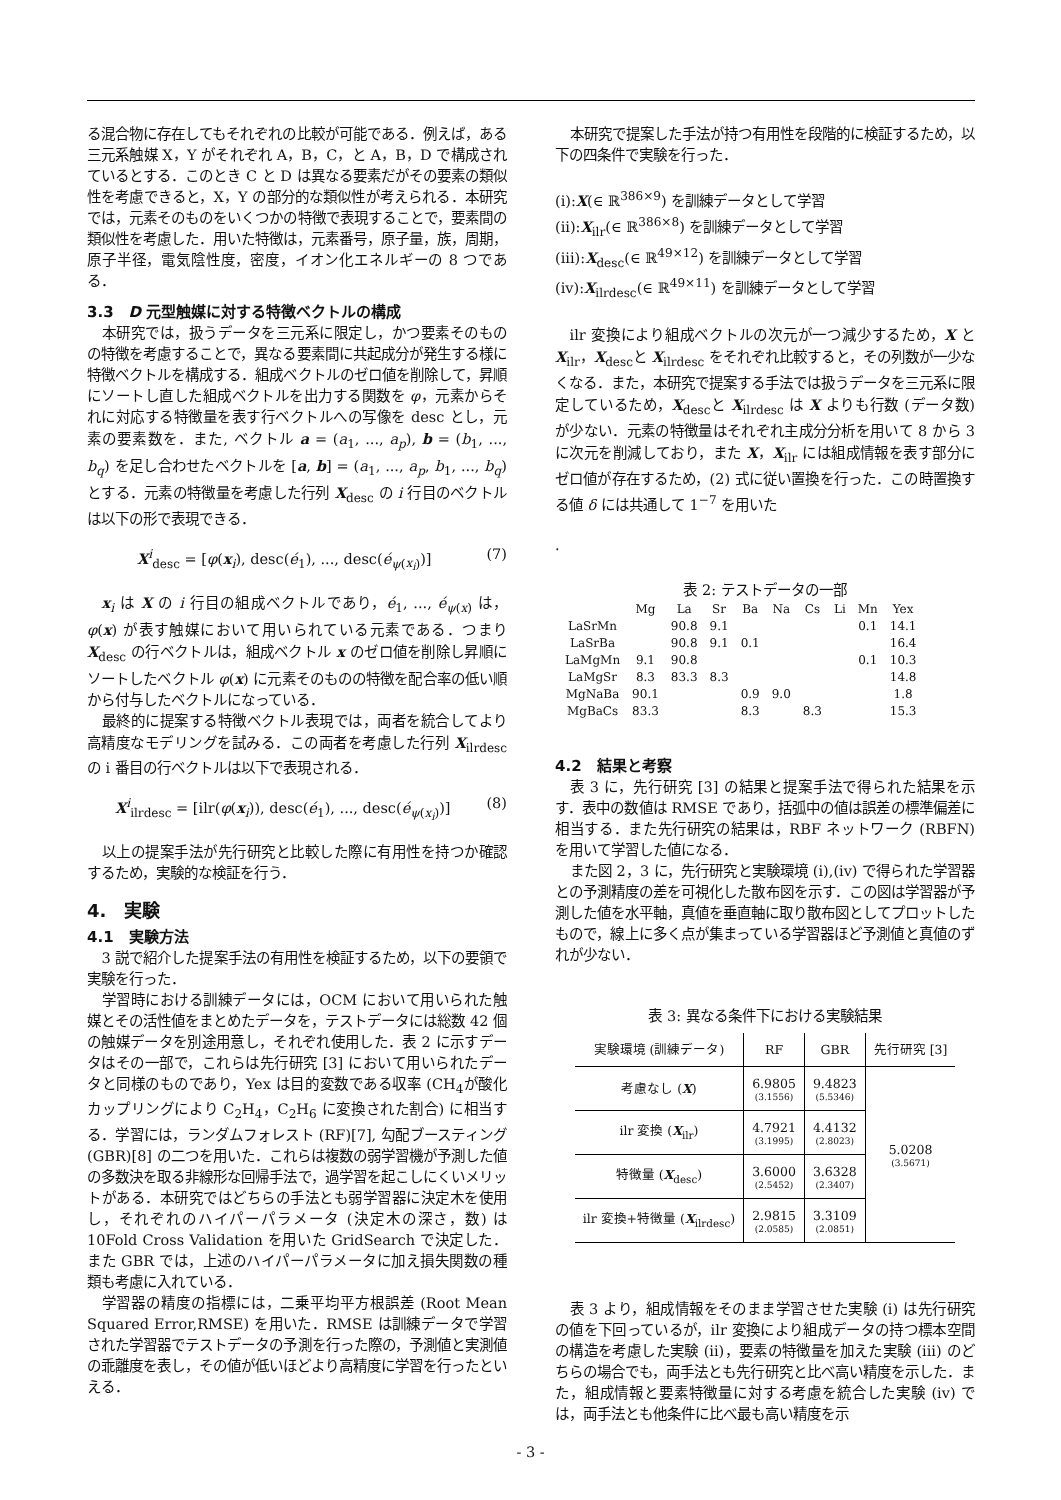る混合物に存在してもそれぞれの比較が可能である．例えば，ある三元系触媒 X，Y がそれぞれ A，B，C，と A，B，D で構成されているとする．このとき C と D は異なる要素だがその要素の類似性を考慮できると，X，Y の部分的な類似性が考えられる．本研究では，元素そのものをいくつかの特徴で表現することで，要素間の類似性を考慮した．用いた特徴は，元素番号，原子量，族，周期，原子半径，電気陰性度，密度，イオン化エネルギーの 8 つである．
3.3　D 元型触媒に対する特徴ベクトルの構成
本研究では，扱うデータを三元系に限定し，かつ要素そのものの特徴を考慮することで，異なる要素間に共起成分が発生する様に特徴ベクトルを構成する．組成ベクトルのゼロ値を削除して，昇順にソートし直した組成ベクトルを出力する関数を φ，元素からそれに対応する特徴量を表す行ベクトルへの写像を desc とし，元素の要素数を．また, ベクトル a = (a<sub>1</sub>, ..., a<sub>p</sub>), b = (b<sub>1</sub>, ..., b<sub>q</sub>) を足し合わせたベクトルを [a, b] = (a<sub>1</sub>, ..., a<sub>p</sub>, b<sub>1</sub>, ..., b<sub>q</sub>) とする．元素の特徴量を考慮した行列 X<sub>desc</sub> の i 行目のベクトルは以下の形で表現できる．
X<sup>i</sup><sub>desc</sub> = [φ(x<sub>i</sub>), desc(é<sub>1</sub>), ..., desc(é<sub>ψ(x<sub>i</sub>)</sub>)] (7)
x<sub>i</sub> は X の i 行目の組成ベクトルであり，é<sub>1</sub>, ..., é<sub>ψ(x)</sub> は，φ(x) が表す触媒において用いられている元素である．つまり X<sub>desc</sub> の行ベクトルは，組成ベクトル x のゼロ値を削除し昇順にソートしたベクトル φ(x) に元素そのものの特徴を配合率の低い順から付与したベクトルになっている．
最終的に提案する特徴ベクトル表現では，両者を統合してより高精度なモデリングを試みる．この両者を考慮した行列 X<sub>ilrdesc</sub> の i 番目の行ベクトルは以下で表現される．
X<sup>i</sup><sub>ilrdesc</sub> = [ilr(φ(x<sub>i</sub>)), desc(é<sub>1</sub>), ..., desc(é<sub>ψ(x<sub>i</sub>)</sub>)] (8)
以上の提案手法が先行研究と比較した際に有用性を持つか確認するため，実験的な検証を行う．
4.　実験
4.1　実験方法
3 説で紹介した提案手法の有用性を検証するため，以下の要領で実験を行った．
学習時における訓練データには，OCM において用いられた触媒とその活性値をまとめたデータを，テストデータには総数 42 個の触媒データを別途用意し，それぞれ使用した．表 2 に示すデータはその一部で，これらは先行研究 [3] において用いられたデータと同様のものであり，Yex は目的変数である収率 (CH<sub>4</sub>が酸化カップリングにより C<sub>2</sub>H<sub>4</sub>，C<sub>2</sub>H<sub>6</sub> に変換された割合) に相当する．学習には，ランダムフォレスト (RF)[7], 勾配ブースティング (GBR)[8] の二つを用いた．これらは複数の弱学習機が予測した値の多数決を取る非線形な回帰手法で，過学習を起こしにくいメリットがある．本研究ではどちらの手法とも弱学習器に決定木を使用し，それぞれのハイパーパラメータ (決定木の深さ，数) は 10Fold Cross Validation を用いた GridSearch で決定した．また GBR では，上述のハイパーパラメータに加え損失関数の種類も考慮に入れている．
学習器の精度の指標には，二乗平均平方根誤差 (Root Mean Squared Error,RMSE) を用いた．RMSE は訓練データで学習された学習器でテストデータの予測を行った際の，予測値と実測値の乖離度を表し，その値が低いほどより高精度に学習を行ったといえる．
本研究で提案した手法が持つ有用性を段階的に検証するため，以下の四条件で実験を行った．
(i):X(∈ ℝ<sup>386×9</sup>) を訓練データとして学習
(ii):X<sub>ilr</sub>(∈ ℝ<sup>386×8</sup>) を訓練データとして学習
(iii):X<sub>desc</sub>(∈ ℝ<sup>49×12</sup>) を訓練データとして学習
(iv):X<sub>ilrdesc</sub>(∈ ℝ<sup>49×11</sup>) を訓練データとして学習
ilr 変換により組成ベクトルの次元が一つ減少するため，X と X<sub>ilr</sub>，X<sub>desc</sub>と X<sub>ilrdesc</sub> をそれぞれ比較すると，その列数が一少なくなる．また，本研究で提案する手法では扱うデータを三元系に限定しているため，X<sub>desc</sub>と X<sub>ilrdesc</sub> は X よりも行数 (データ数) が少ない．元素の特徴量はそれぞれ主成分分析を用いて 8 から 3 に次元を削減しており，また X，X<sub>ilr</sub> には組成情報を表す部分にゼロ値が存在するため，(2) 式に従い置換を行った．この時置換する値 δ には共通して 1<sup>−7</sup> を用いた
.
表 2: テストデータの一部
| | Mg | La | Sr | Ba | Na | Cs | Li | Mn | Yex |
| --- | --- | --- | --- | --- | --- | --- | --- | --- | --- |
| LaSrMn | | 90.8 | 9.1 | | | | | 0.1 | 14.1 |
| LaSrBa | | 90.8 | 9.1 | 0.1 | | | | | 16.4 |
| LaMgMn | 9.1 | 90.8 | | | | | | 0.1 | 10.3 |
| LaMgSr | 8.3 | 83.3 | 8.3 | | | | | | 14.8 |
| MgNaBa | 90.1 | | | 0.9 | 9.0 | | | | 1.8 |
| MgBaCs | 83.3 | | | 8.3 | | 8.3 | | | 15.3 |
4.2　結果と考察
表 3 に，先行研究 [3] の結果と提案手法で得られた結果を示す．表中の数値は RMSE であり，括弧中の値は誤差の標準偏差に相当する．また先行研究の結果は，RBF ネットワーク (RBFN) を用いて学習した値になる．
また図 2，3 に，先行研究と実験環境 (i),(iv) で得られた学習器との予測精度の差を可視化した散布図を示す．この図は学習器が予測した値を水平軸，真値を垂直軸に取り散布図としてプロットしたもので，線上に多く点が集まっている学習器ほど予測値と真値のずれが少ない．
表 3: 異なる条件下における実験結果
| 実験環境 (訓練データ) | RF | GBR | 先行研究 [3] |
| --- | --- | --- | --- |
| 考慮なし ( X ) | 6.9805 (3.1556) | 9.4823 (5.5346) | 5.0208 (3.5671) |
| ilr 変換 ( X<sub>ilr</sub>) | 4.7921 (3.1995) | 4.4132 (2.8023) | |
| 特徴量 ( X<sub>desc</sub>) | 3.6000 (2.5452) | 3.6328 (2.3407) | |
| ilr 変換+特徴量 ( X<sub>ilrdesc</sub>) | 2.9815 (2.0585) | 3.3109 (2.0851) | |
表 3 より，組成情報をそのまま学習させた実験 (i) は先行研究の値を下回っているが，ilr 変換により組成データの持つ標本空間の構造を考慮した実験 (ii)，要素の特徴量を加えた実験 (iii) のどちらの場合でも，両手法とも先行研究と比べ高い精度を示した．また，組成情報と要素特徴量に対する考慮を統合した実験 (iv) では，両手法とも他条件に比べ最も高い精度を示
- 3 -